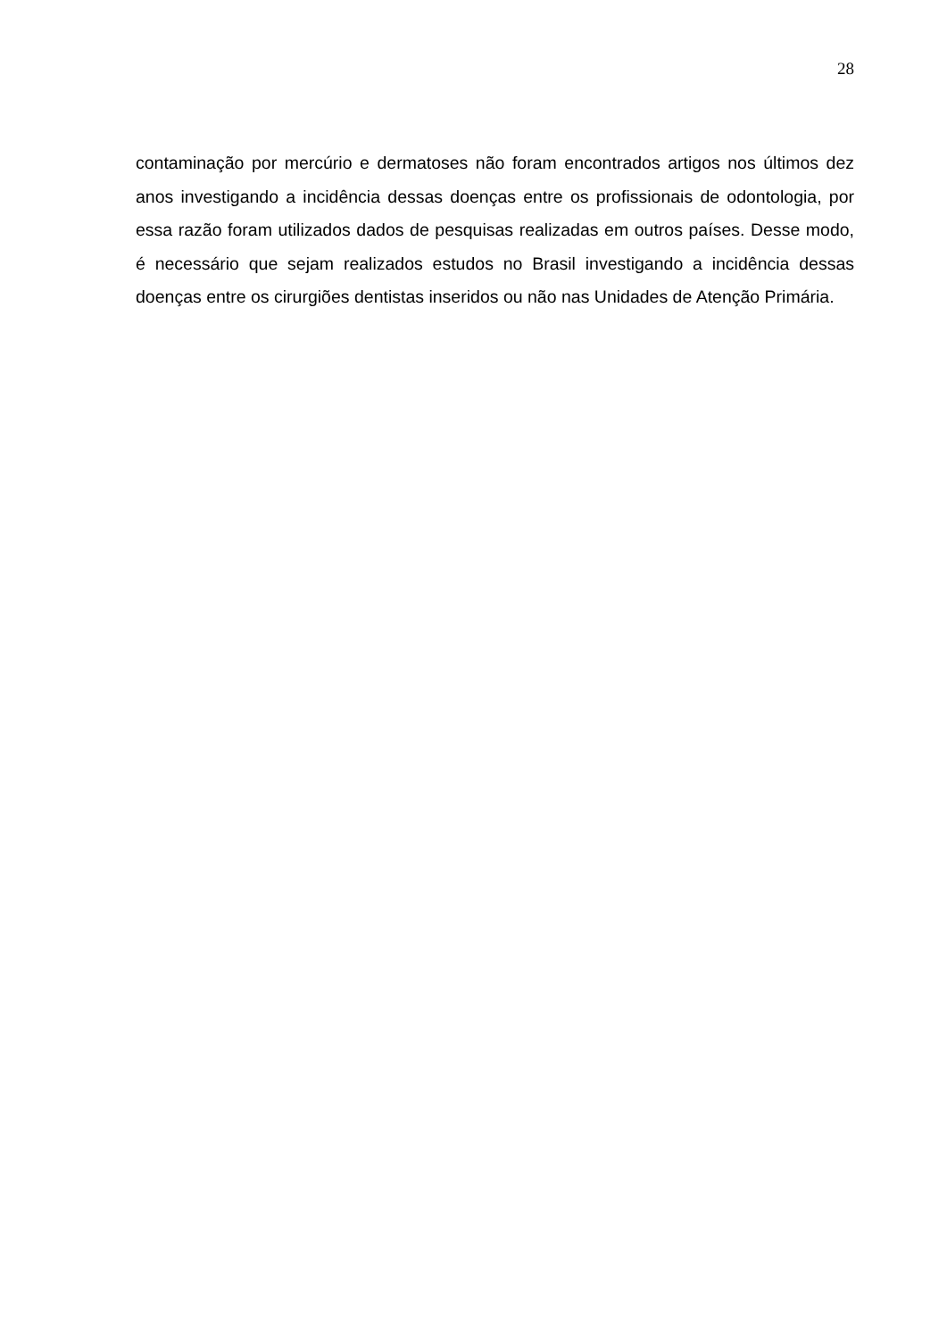28
contaminação por mercúrio e dermatoses não foram encontrados artigos nos últimos dez anos investigando a incidência dessas doenças entre os profissionais de odontologia, por essa razão foram utilizados dados de pesquisas realizadas em outros países. Desse modo, é necessário que sejam realizados estudos no Brasil investigando a incidência dessas doenças entre os cirurgiões dentistas inseridos ou não nas Unidades de Atenção Primária.